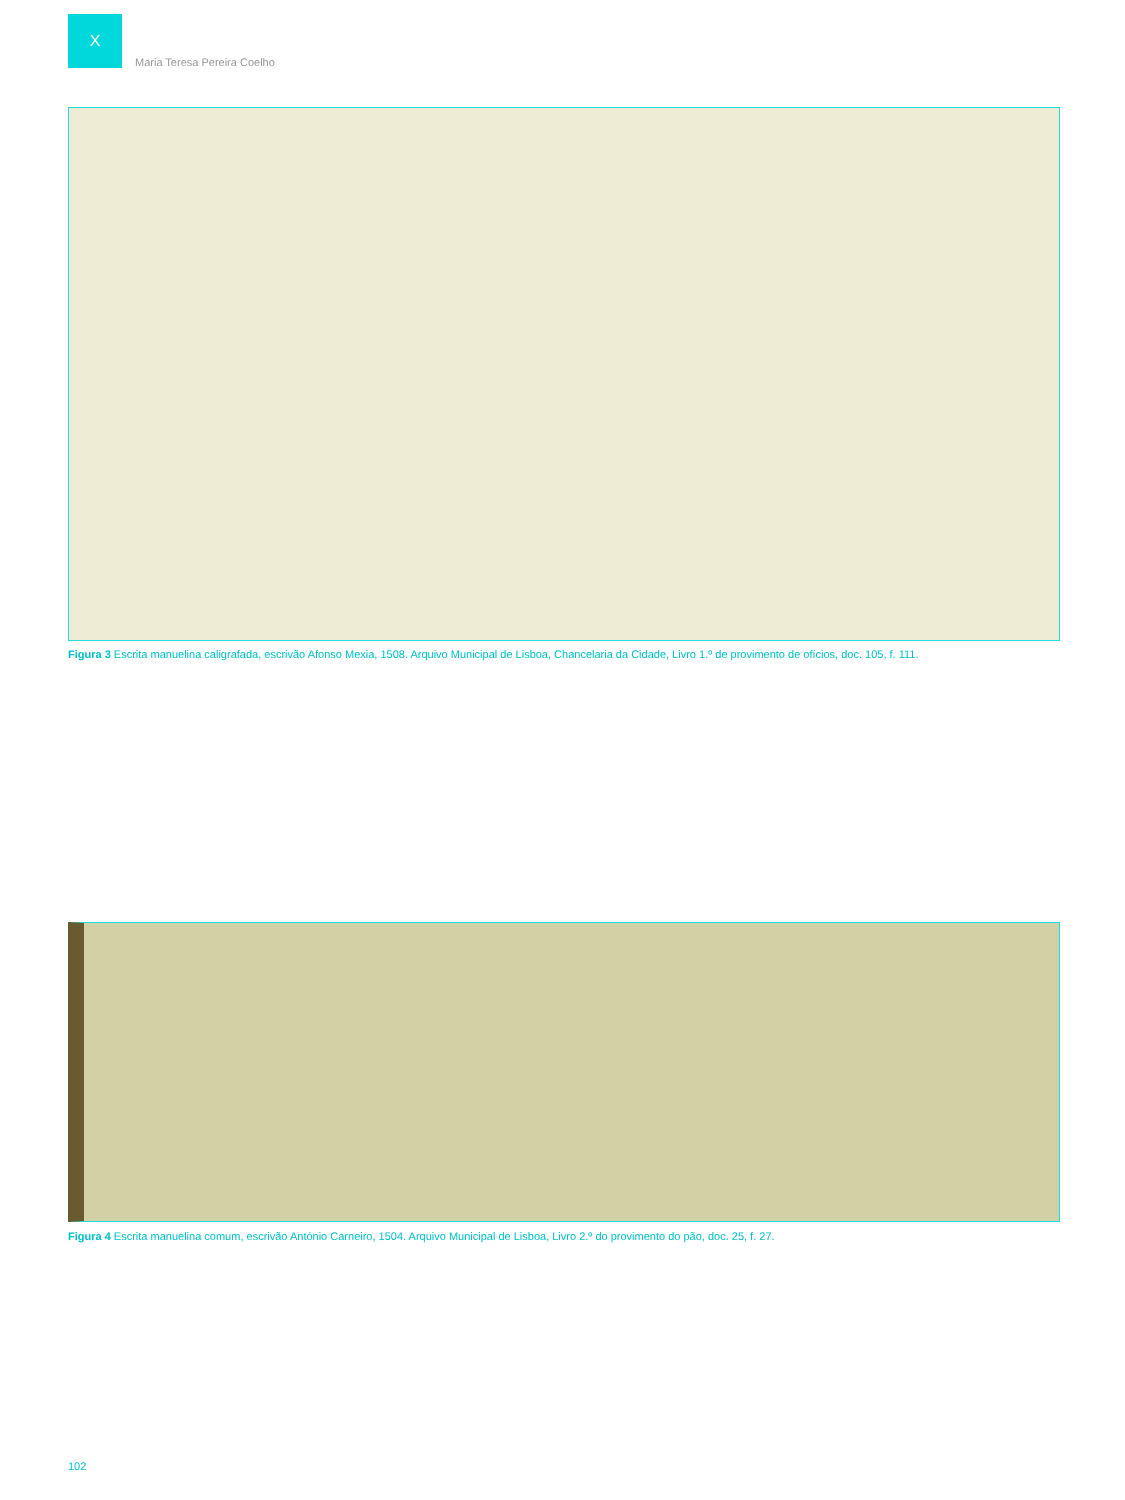X
Maria Teresa Pereira Coelho
Figura 3 Escrita manuelina caligrafada, escrivão Afonso Mexia, 1508. Arquivo Municipal de Lisboa, Chancelaria da Cidade, Livro 1.º de provimento de ofícios, doc. 105, f. 111.
Figura 4 Escrita manuelina comum, escrivão António Carneiro, 1504. Arquivo Municipal de Lisboa, Livro 2.º do provimento do pão, doc. 25, f. 27.
102